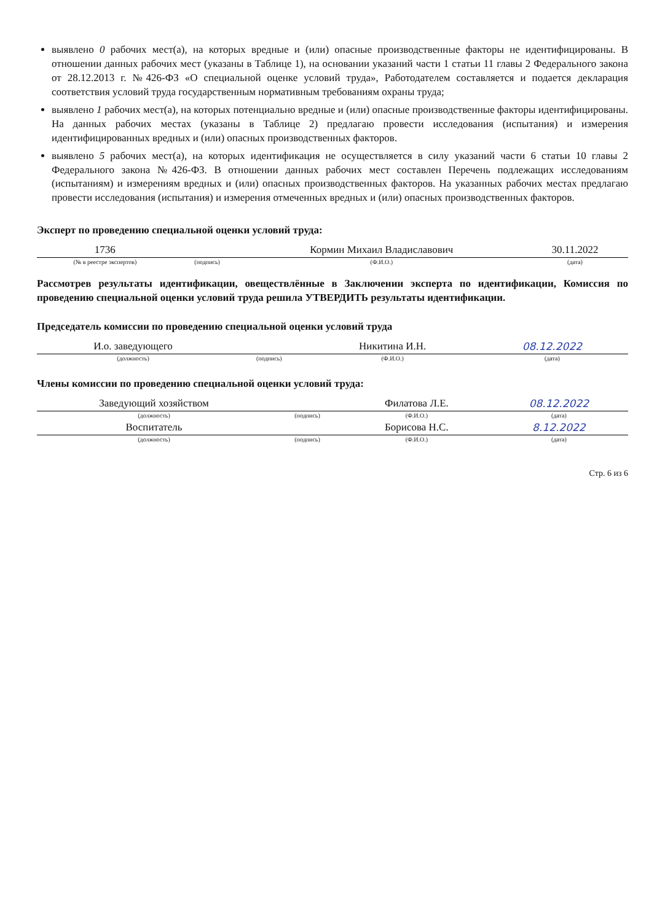выявлено 0 рабочих мест(а), на которых вредные и (или) опасные производственные факторы не идентифицированы. В отношении данных рабочих мест (указаны в Таблице 1), на основании указаний части 1 статьи 11 главы 2 Федерального закона от 28.12.2013 г. №426-ФЗ «О специальной оценке условий труда», Работодателем составляется и подается декларация соответствия условий труда государственным нормативным требованиям охраны труда;
выявлено 1 рабочих мест(а), на которых потенциально вредные и (или) опасные производственные факторы идентифицированы. На данных рабочих местах (указаны в Таблице 2) предлагаю провести исследования (испытания) и измерения идентифицированных вредных и (или) опасных производственных факторов.
выявлено 5 рабочих мест(а), на которых идентификация не осуществляется в силу указаний части 6 статьи 10 главы 2 Федерального закона №426-ФЗ. В отношении данных рабочих мест составлен Перечень подлежащих исследованиям (испытаниям) и измерениям вредных и (или) опасных производственных факторов. На указанных рабочих местах предлагаю провести исследования (испытания) и измерения отмеченных вредных и (или) опасных производственных факторов.
Эксперт по проведению специальной оценки условий труда:
| 1736 | | Кормин Михаил Владиславович | 30.11.2022 |
| (№ в реестре экспертов) | (подпись) | (Ф.И.О.) | (дата) |
Рассмотрев результаты идентификации, овеществлённые в Заключении эксперта по идентификации, Комиссия по проведению специальной оценки условий труда решила УТВЕРДИТЬ результаты идентификации.
Председатель комиссии по проведению специальной оценки условий труда
| И.о. заведующего | | Никитина И.Н. | 08.12.2022 |
| (должность) | (подпись) | (Ф.И.О.) | (дата) |
Члены комиссии по проведению специальной оценки условий труда:
| Заведующий хозяйством | | Филатова Л.Е. | 08.12.2022 |
| (должность) | (подпись) | (Ф.И.О.) | (дата) |
| Воспитатель | | Борисова Н.С. | 8.12.2022 |
| (должность) | (подпись) | (Ф.И.О.) | (дата) |
Стр. 6 из 6